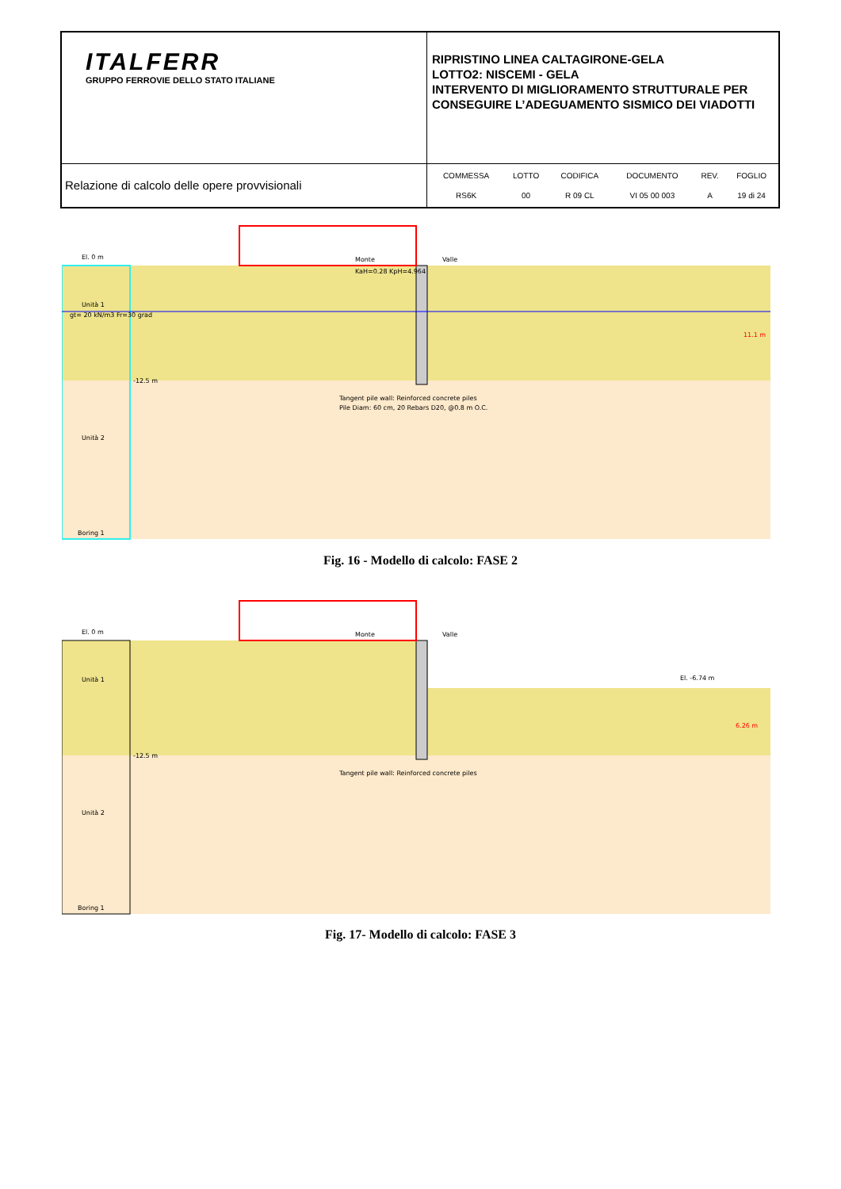| ITALFERR GRUPPO FERROVIE DELLO STATO ITALIANE | RIPRISTINO LINEA CALTAGIRONE-GELA LOTTO2: NISCEMI - GELA INTERVENTO DI MIGLIORAMENTO STRUTTURALE PER CONSEGUIRE L’ADEGUAMENTO SISMICO DEI VIADOTTI |
| Relazione di calcolo delle opere provvisionali | / COMMESSA / LOTTO / CODIFICA / DOCUMENTO / REV. / FOGLIO / / RS6K / 00 / R 09 CL / VI 05 00 003 / A / 19 di 24 / |
El. 0 m
Monte
Valle
Unità 1
gt= 20 kN/m3 Fr=30 grad
-12.5 m
KaH=0.28 KpH=4.964
Tangent pile wall: Reinforced concrete piles
Pile Diam: 60 cm, 20 Rebars D20, @0.8 m O.C.
Unità 2
Boring 1
11.1 m
Fig. 16 - Modello di calcolo: FASE 2
El. 0 m
Monte
Valle
El. -6.74 m
Unità 1
-12.5 m
Tangent pile wall: Reinforced concrete piles
Unità 2
Boring 1
6.26 m
Fig. 17- Modello di calcolo: FASE 3